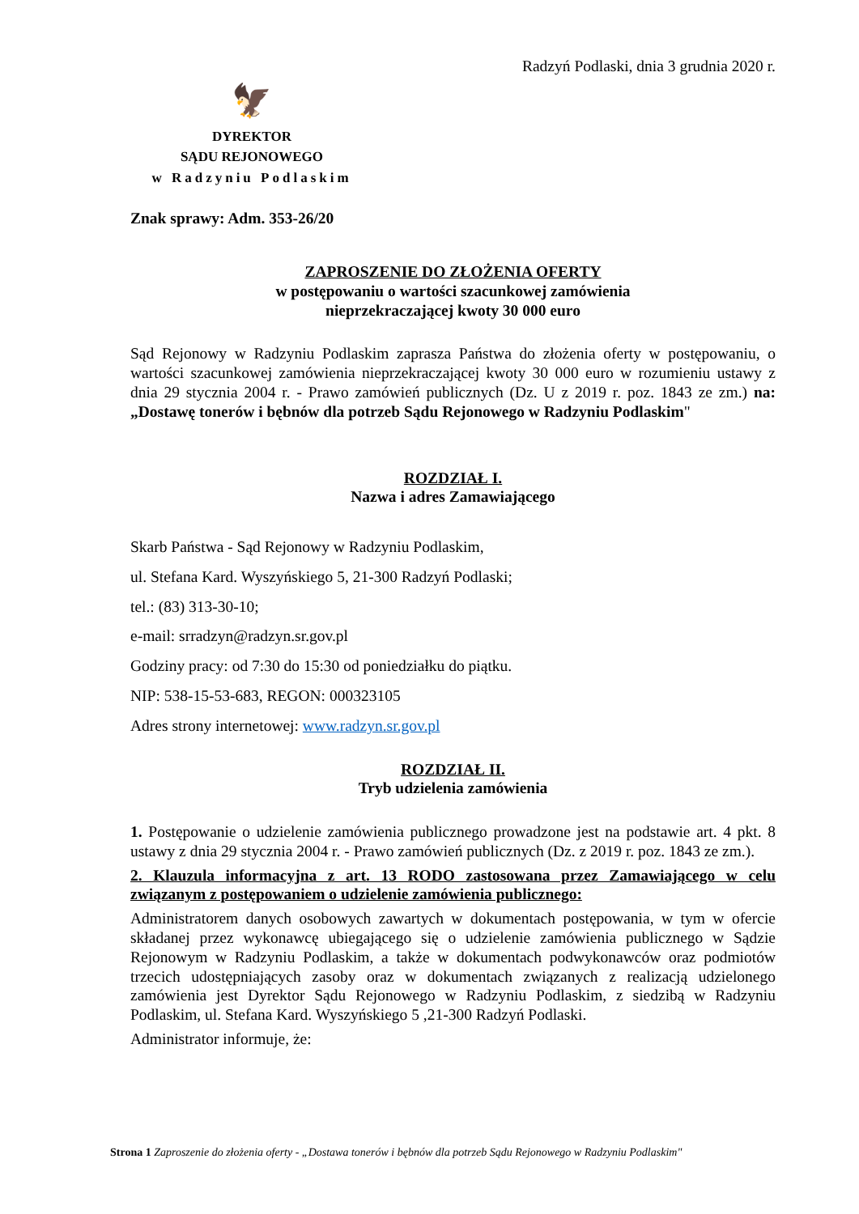Radzyń Podlaski, dnia 3 grudnia 2020 r.
🦅
DYREKTOR
SĄDU REJONOWEGO
w Radzyniu Podlaskim
Znak sprawy: Adm. 353-26/20
ZAPROSZENIE DO ZŁOŻENIA OFERTY
w postępowaniu o wartości szacunkowej zamówienia
nieprzekraczającej kwoty 30 000 euro
Sąd Rejonowy w Radzyniu Podlaskim zaprasza Państwa do złożenia oferty w postępowaniu, o wartości szacunkowej zamówienia nieprzekraczającej kwoty 30 000 euro w rozumieniu ustawy z dnia 29 stycznia 2004 r. - Prawo zamówień publicznych (Dz. U z 2019 r. poz. 1843 ze zm.) na: „Dostawę tonerów i bębnów dla potrzeb Sądu Rejonowego w Radzyniu Podlaskim"
ROZDZIAŁ I.
Nazwa i adres Zamawiającego
Skarb Państwa - Sąd Rejonowy w Radzyniu Podlaskim,
ul. Stefana Kard. Wyszyńskiego 5, 21-300 Radzyń Podlaski;
tel.: (83) 313-30-10;
e-mail: srradzyn@radzyn.sr.gov.pl
Godziny pracy: od 7:30 do 15:30 od poniedziałku do piątku.
NIP: 538-15-53-683, REGON: 000323105
Adres strony internetowej: www.radzyn.sr.gov.pl
ROZDZIAŁ II.
Tryb udzielenia zamówienia
1. Postępowanie o udzielenie zamówienia publicznego prowadzone jest na podstawie art. 4 pkt. 8 ustawy z dnia 29 stycznia 2004 r. - Prawo zamówień publicznych (Dz. z 2019 r. poz. 1843 ze zm.).
2. Klauzula informacyjna z art. 13 RODO zastosowana przez Zamawiającego w celu związanym z postępowaniem o udzielenie zamówienia publicznego:
Administratorem danych osobowych zawartych w dokumentach postępowania, w tym w ofercie składanej przez wykonawcę ubiegającego się o udzielenie zamówienia publicznego w Sądzie Rejonowym w Radzyniu Podlaskim, a także w dokumentach podwykonawców oraz podmiotów trzecich udostępniających zasoby oraz w dokumentach związanych z realizacją udzielonego zamówienia jest Dyrektor Sądu Rejonowego w Radzyniu Podlaskim, z siedzibą w Radzyniu Podlaskim, ul. Stefana Kard. Wyszyńskiego 5 ,21-300 Radzyń Podlaski.
Administrator informuje, że:
Strona 1 Zaproszenie do złożenia oferty - „Dostawa tonerów i bębnów dla potrzeb Sądu Rejonowego w Radzyniu Podlaskim"